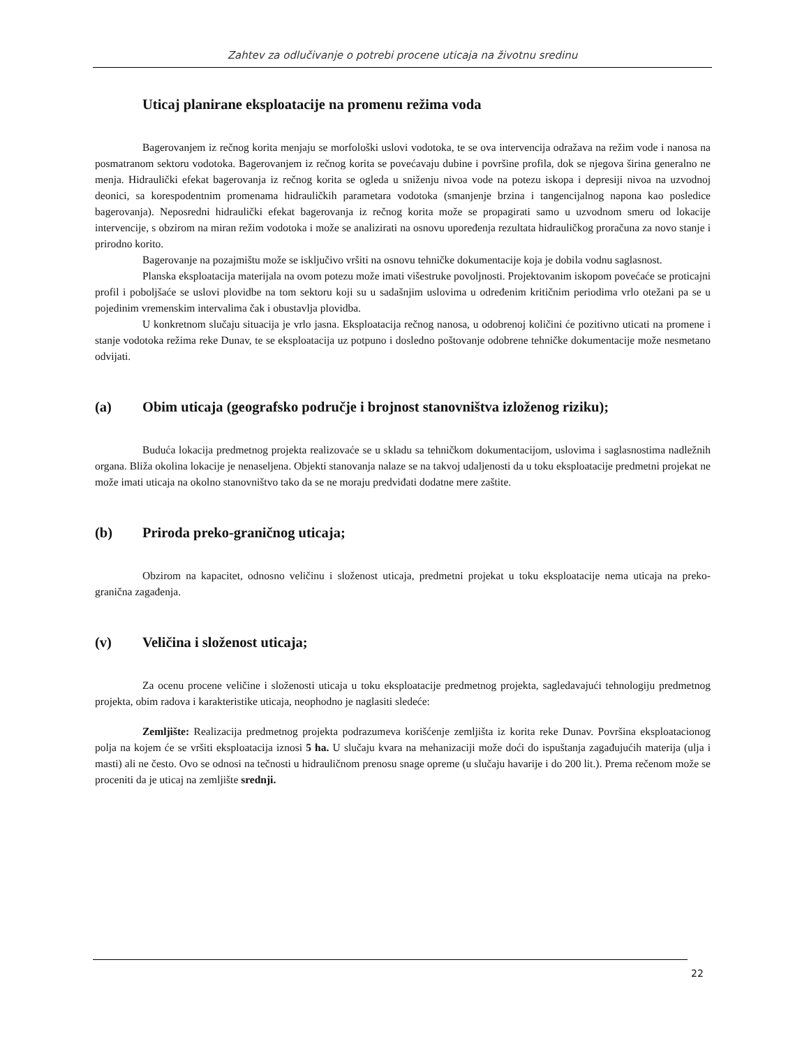Zahtev za odlučivanje o potrebi procene uticaja na životnu sredinu
Uticaj planirane eksploatacije na promenu režima voda
Bagerovanjem iz rečnog korita menjaju se morfološki uslovi vodotoka, te se ova intervencija odražava na režim vode i nanosa na posmatranom sektoru vodotoka. Bagerovanjem iz rečnog korita se povećavaju dubine i površine profila, dok se njegova širina generalno ne menja. Hidraulički efekat bagerovanja iz rečnog korita se ogleda u sniženju nivoa vode na potezu iskopa i depresiji nivoa na uzvodnoj deonici, sa korespodentnim promenama hidrauličkih parametara vodotoka (smanjenje brzina i tangencijalnog napona kao posledice bagerovanja). Neposredni hidraulički efekat bagerovanja iz rečnog korita može se propagirati samo u uzvodnom smeru od lokacije intervencije, s obzirom na miran režim vodotoka i može se analizirati na osnovu upoređenja rezultata hidrauličkog proračuna za novo stanje i prirodno korito.
Bagerovanje na pozajmištu može se isključivo vršiti na osnovu tehničke dokumentacije koja je dobila vodnu saglasnost.
Planska eksploatacija materijala na ovom potezu može imati višestruke povoljnosti. Projektovanim iskopom povećaće se proticajni profil i poboljšaće se uslovi plovidbe na tom sektoru koji su u sadašnjim uslovima u određenim kritičnim periodima vrlo otežani pa se u pojedinim vremenskim intervalima čak i obustavlja plovidba.
U konkretnom slučaju situacija je vrlo jasna. Eksploatacija rečnog nanosa, u odobrenoj količini će pozitivno uticati na promene i stanje vodotoka režima reke Dunav, te se eksploatacija uz potpuno i dosledno poštovanje odobrene tehničke dokumentacije može nesmetano odvijati.
(a) Obim uticaja (geografsko područje i brojnost stanovništva izloženog riziku);
Buduća lokacija predmetnog projekta realizovaće se u skladu sa tehničkom dokumentacijom, uslovima i saglasnostima nadležnih organa. Bliža okolina lokacije je nenaseljena. Objekti stanovanja nalaze se na takvoj udaljenosti da u toku eksploatacije predmetni projekat ne može imati uticaja na okolno stanovništvo tako da se ne moraju predviđati dodatne mere zaštite.
(b) Priroda preko-graničnog uticaja;
Obzirom na kapacitet, odnosno veličinu i složenost uticaja, predmetni projekat u toku eksploatacije nema uticaja na preko-granična zagađenja.
(v) Veličina i složenost uticaja;
Za ocenu procene veličine i složenosti uticaja u toku eksploatacije predmetnog projekta, sagledavajući tehnologiju predmetnog projekta, obim radova i karakteristike uticaja, neophodno je naglasiti sledeće:
Zemljište: Realizacija predmetnog projekta podrazumeva korišćenje zemljišta iz korita reke Dunav. Površina eksploatacionog polja na kojem će se vršiti eksploatacija iznosi 5 ha. U slučaju kvara na mehanizaciji može doći do ispuštanja zagađujućih materija (ulja i masti) ali ne često. Ovo se odnosi na tečnosti u hidrauličnom prenosu snage opreme (u slučaju havarije i do 200 lit.). Prema rečenom može se proceniti da je uticaj na zemljište srednji.
22